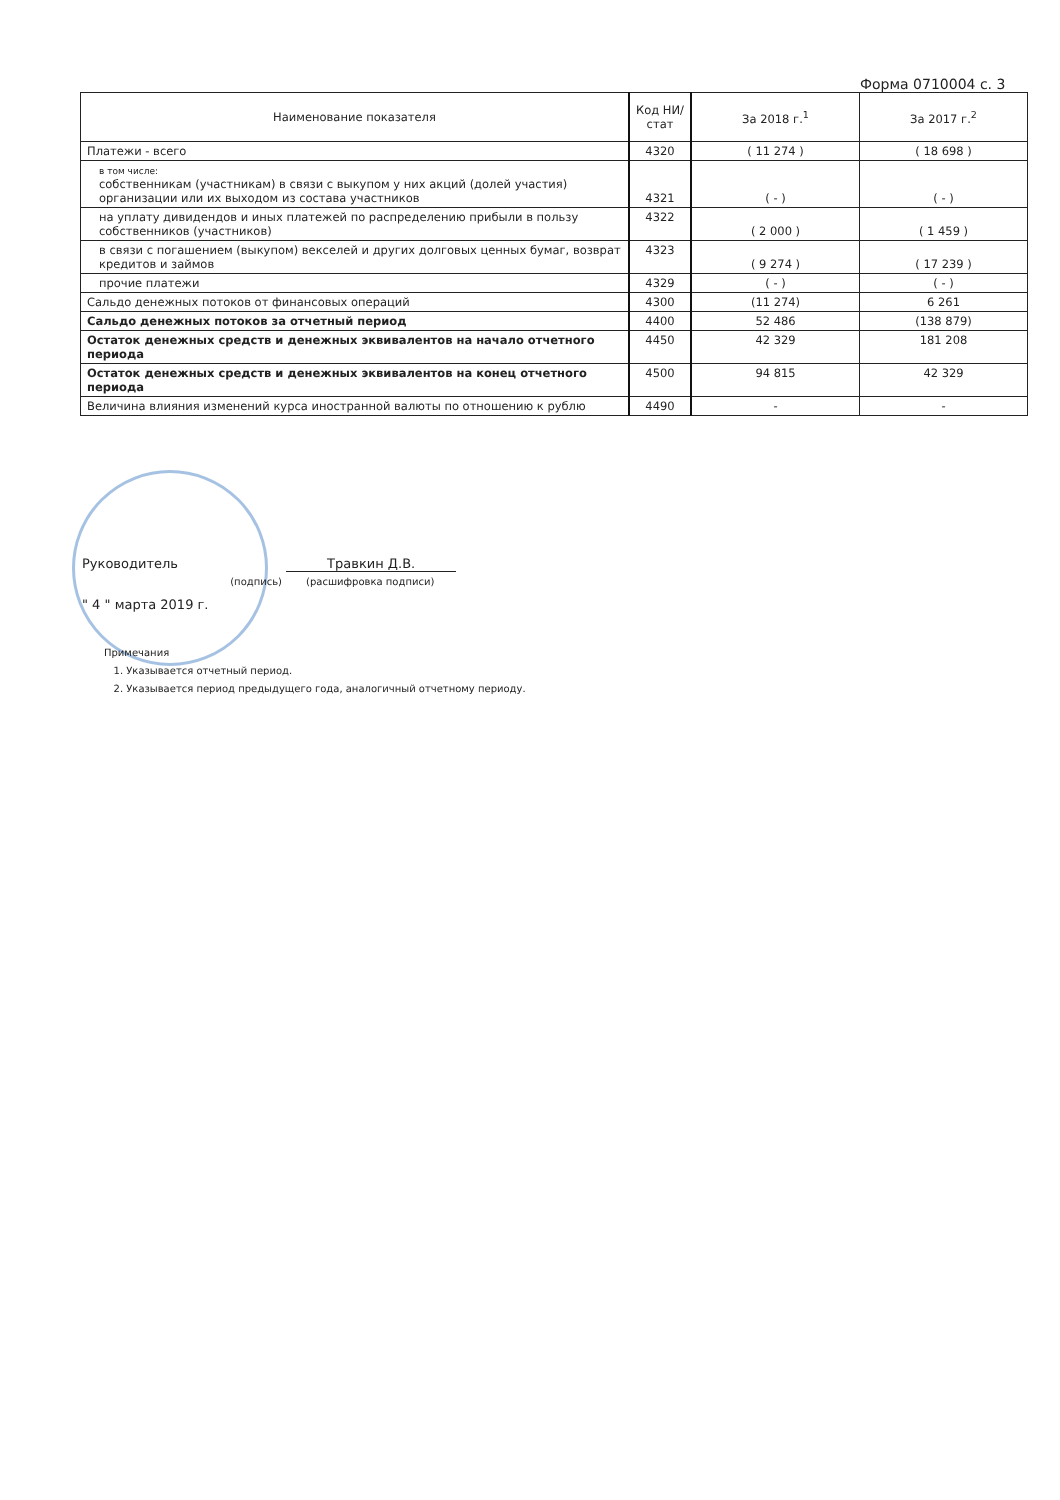Форма 0710004 с. 3
| Наименование показателя | Код НИ/ стат | За 2018 г.<sup>1</sup> | За 2017 г.<sup>2</sup> |
| --- | --- | --- | --- |
| Платежи - всего | 4320 | ( 11 274 ) | ( 18 698 ) |
| в том числе: собственникам (участникам) в связи с выкупом у них акций (долей участия) организации или их выходом из состава участников | 4321 | ( - ) | ( - ) |
| на уплату дивидендов и иных платежей по распределению прибыли в пользу собственников (участников) | 4322 | ( 2 000 ) | ( 1 459 ) |
| в связи с погашением (выкупом) векселей и других долговых ценных бумаг, возврат кредитов и займов | 4323 | ( 9 274 ) | ( 17 239 ) |
| прочие платежи | 4329 | ( - ) | ( - ) |
| Сальдо денежных потоков от финансовых операций | 4300 | (11 274) | 6 261 |
| Сальдо денежных потоков за отчетный период | 4400 | 52 486 | (138 879) |
| Остаток денежных средств и денежных эквивалентов на начало отчетного периода | 4450 | 42 329 | 181 208 |
| Остаток денежных средств и денежных эквивалентов на конец отчетного периода | 4500 | 94 815 | 42 329 |
| Величина влияния изменений курса иностранной валюты по отношению к рублю | 4490 | - | - |
Руководитель Травкин Д.В.
(подпись) (расшифровка подписи)
" 4 " марта 2019 г.
Примечания
1. Указывается отчетный период.
2. Указывается период предыдущего года, аналогичный отчетному периоду.